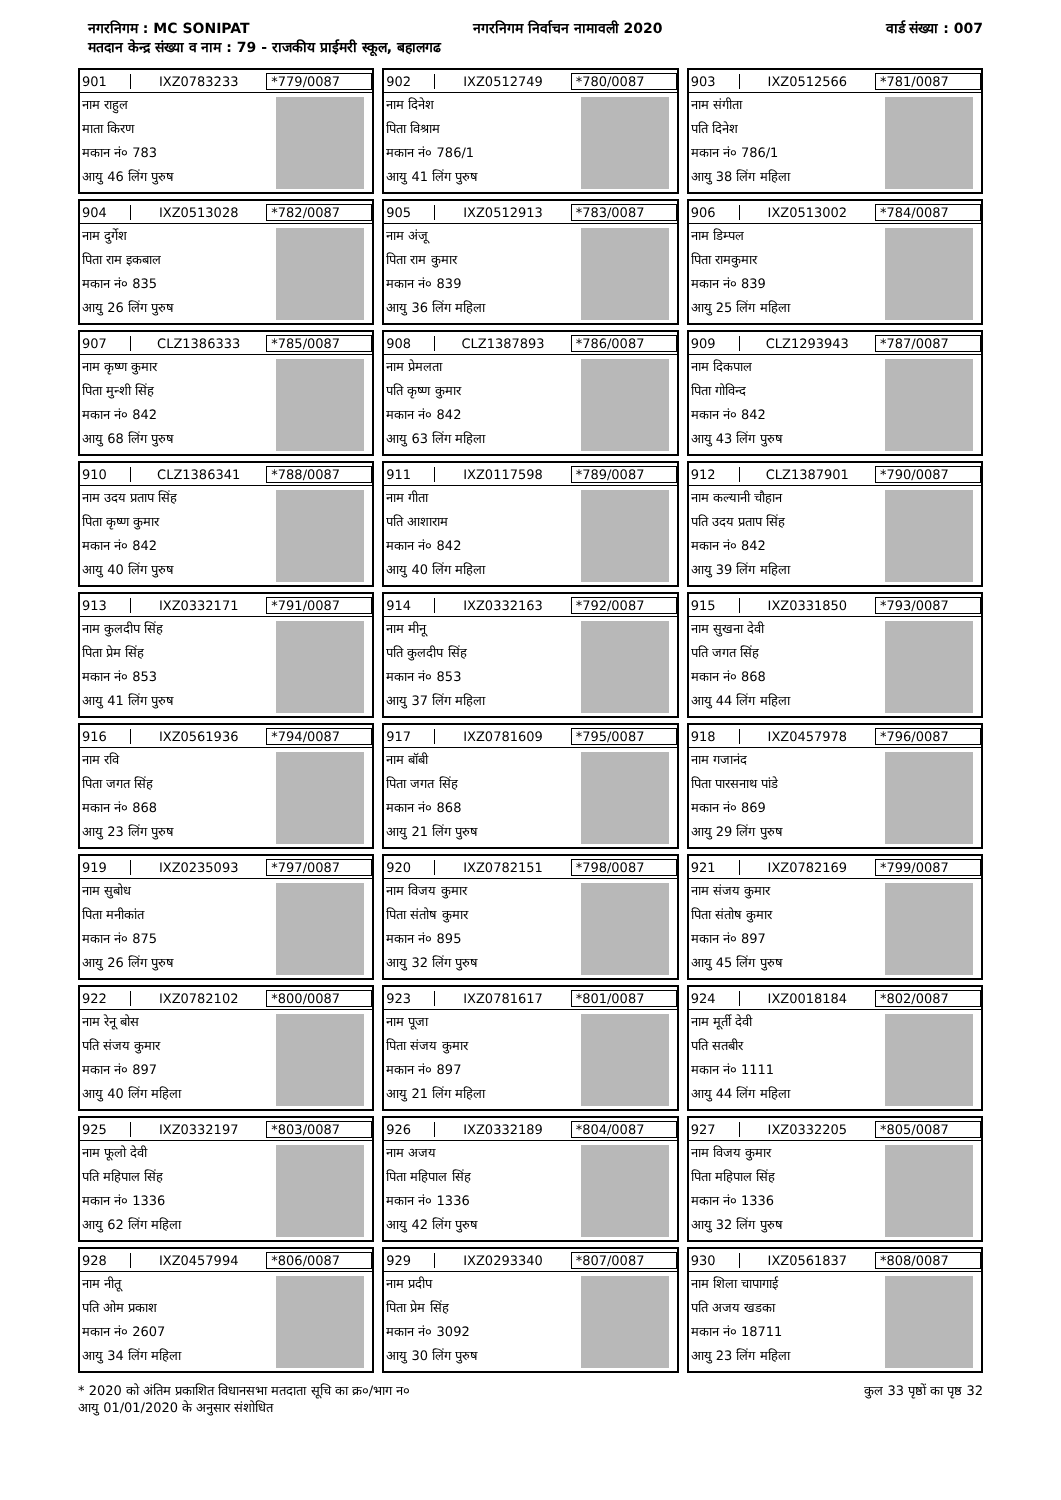नगरनिगम : MC SONIPAT नगरनिगम निर्वाचन नामावली 2020 वार्ड संख्या : 007
मतदान केन्द्र संख्या व नाम : 79 - राजकीय प्राईमरी स्कूल, बहालगढ
901 IXZ0783233 *779/0087
नाम राहुल
माता किरण
मकान नं० 783
आयु 46 लिंग पुरुष
902 IXZ0512749 *780/0087
नाम दिनेश
पिता विश्राम
मकान नं० 786/1
आयु 41 लिंग पुरुष
903 IXZ0512566 *781/0087
नाम संगीता
पति दिनेश
मकान नं० 786/1
आयु 38 लिंग महिला
904 IXZ0513028 *782/0087
नाम दुर्गेश
पिता राम इकबाल
मकान नं० 835
आयु 26 लिंग पुरुष
905 IXZ0512913 *783/0087
नाम अंजू
पिता राम कुमार
मकान नं० 839
आयु 36 लिंग महिला
906 IXZ0513002 *784/0087
नाम डिम्पल
पिता रामकुमार
मकान नं० 839
आयु 25 लिंग महिला
907 CLZ1386333 *785/0087
नाम कृष्ण कुमार
पिता मुन्शी सिंह
मकान नं० 842
आयु 68 लिंग पुरुष
908 CLZ1387893 *786/0087
नाम प्रेमलता
पति कृष्ण कुमार
मकान नं० 842
आयु 63 लिंग महिला
909 CLZ1293943 *787/0087
नाम दिकपाल
पिता गोविन्द
मकान नं० 842
आयु 43 लिंग पुरुष
910 CLZ1386341 *788/0087
नाम उदय प्रताप सिंह
पिता कृष्ण कुमार
मकान नं० 842
आयु 40 लिंग पुरुष
911 IXZ0117598 *789/0087
नाम गीता
पति आशाराम
मकान नं० 842
आयु 40 लिंग महिला
912 CLZ1387901 *790/0087
नाम कल्यानी चौहान
पति उदय प्रताप सिंह
मकान नं० 842
आयु 39 लिंग महिला
913 IXZ0332171 *791/0087
नाम कुलदीप सिंह
पिता प्रेम सिंह
मकान नं० 853
आयु 41 लिंग पुरुष
914 IXZ0332163 *792/0087
नाम मीनू
पति कुलदीप सिंह
मकान नं० 853
आयु 37 लिंग महिला
915 IXZ0331850 *793/0087
नाम सुखना देवी
पति जगत सिंह
मकान नं० 868
आयु 44 लिंग महिला
916 IXZ0561936 *794/0087
नाम रवि
पिता जगत सिंह
मकान नं० 868
आयु 23 लिंग पुरुष
917 IXZ0781609 *795/0087
नाम बॉबी
पिता जगत सिंह
मकान नं० 868
आयु 21 लिंग पुरुष
918 IXZ0457978 *796/0087
नाम गजानंद
पिता पारसनाथ पांडे
मकान नं० 869
आयु 29 लिंग पुरुष
919 IXZ0235093 *797/0087
नाम सुबोध
पिता मनीकांत
मकान नं० 875
आयु 26 लिंग पुरुष
920 IXZ0782151 *798/0087
नाम विजय कुमार
पिता संतोष कुमार
मकान नं० 895
आयु 32 लिंग पुरुष
921 IXZ0782169 *799/0087
नाम संजय कुमार
पिता संतोष कुमार
मकान नं० 897
आयु 45 लिंग पुरुष
922 IXZ0782102 *800/0087
नाम रेनू बोस
पति संजय कुमार
मकान नं० 897
आयु 40 लिंग महिला
923 IXZ0781617 *801/0087
नाम पूजा
पिता संजय कुमार
मकान नं० 897
आयु 21 लिंग महिला
924 IXZ0018184 *802/0087
नाम मूर्ती देवी
पति सतबीर
मकान नं० 1111
आयु 44 लिंग महिला
925 IXZ0332197 *803/0087
नाम फूलो देवी
पति महिपाल सिंह
मकान नं० 1336
आयु 62 लिंग महिला
926 IXZ0332189 *804/0087
नाम अजय
पिता महिपाल सिंह
मकान नं० 1336
आयु 42 लिंग पुरुष
927 IXZ0332205 *805/0087
नाम विजय कुमार
पिता महिपाल सिंह
मकान नं० 1336
आयु 32 लिंग पुरुष
928 IXZ0457994 *806/0087
नाम नीतू
पति ओम प्रकाश
मकान नं० 2607
आयु 34 लिंग महिला
929 IXZ0293340 *807/0087
नाम प्रदीप
पिता प्रेम सिंह
मकान नं० 3092
आयु 30 लिंग पुरुष
930 IXZ0561837 *808/0087
नाम शिला चापागाई
पति अजय खडका
मकान नं० 18711
आयु 23 लिंग महिला
* 2020 को अंतिम प्रकाशित विधानसभा मतदाता सूचि का क्र०/भाग न०
आयु 01/01/2020 के अनुसार संशोधित
कुल 33 पृष्ठों का पृष्ठ 32